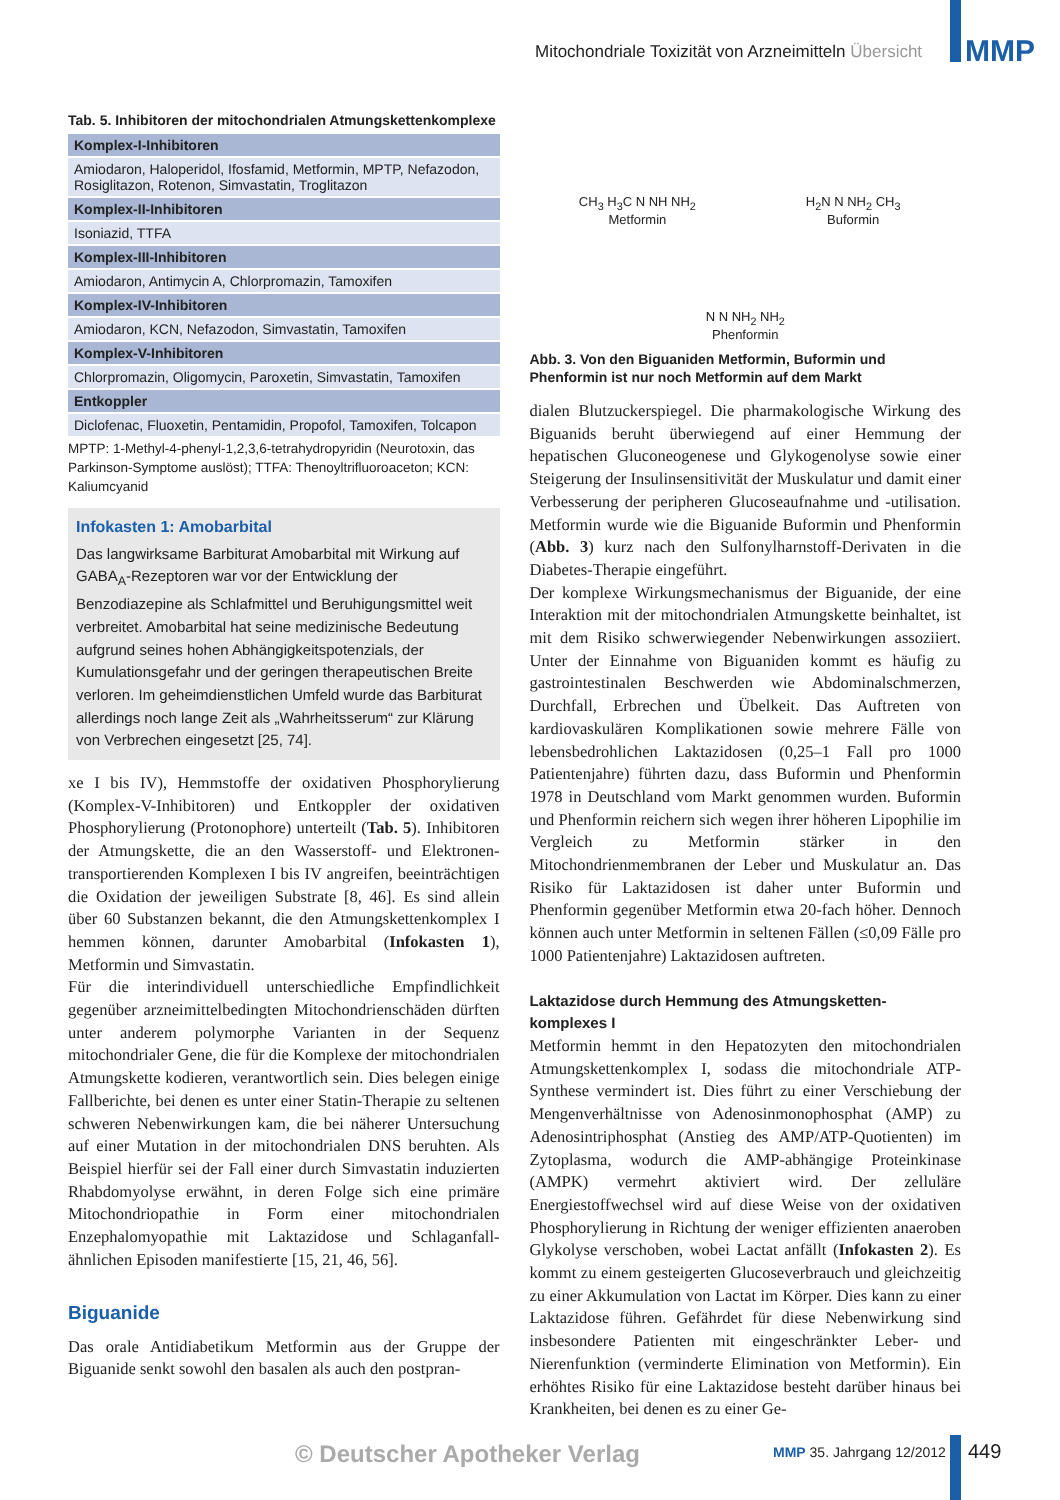Mitochondriale Toxizität von Arzneimitteln Übersicht
MMP
Tab. 5. Inhibitoren der mitochondrialen Atmungskettenkomplexe
| Komplex-I-Inhibitoren |
| --- |
| Amiodaron, Haloperidol, Ifosfamid, Metformin, MPTP, Nefazodon, Rosiglitazon, Rotenon, Simvastatin, Troglitazon |
| Komplex-II-Inhibitoren |
| Isoniazid, TTFA |
| Komplex-III-Inhibitoren |
| Amiodaron, Antimycin A, Chlorpromazin, Tamoxifen |
| Komplex-IV-Inhibitoren |
| Amiodaron, KCN, Nefazodon, Simvastatin, Tamoxifen |
| Komplex-V-Inhibitoren |
| Chlorpromazin, Oligomycin, Paroxetin, Simvastatin, Tamoxifen |
| Entkoppler |
| Diclofenac, Fluoxetin, Pentamidin, Propofol, Tamoxifen, Tolcapon |
MPTP: 1-Methyl-4-phenyl-1,2,3,6-tetrahydropyridin (Neurotoxin, das Parkinson-Symptome auslöst); TTFA: Thenoyltrifluoroaceton; KCN: Kaliumcyanid
Infokasten 1: Amobarbital
Das langwirksame Barbiturat Amobarbital mit Wirkung auf GABA<sub>A</sub>-Rezeptoren war vor der Entwicklung der Benzodiazepine als Schlafmittel und Beruhigungsmittel weit verbreitet. Amobarbital hat seine medizinische Bedeutung aufgrund seines hohen Abhängigkeitspotenzials, der Kumulationsgefahr und der geringen therapeutischen Breite verloren. Im geheimdienstlichen Umfeld wurde das Barbiturat allerdings noch lange Zeit als „Wahrheitsserum“ zur Klärung von Verbrechen eingesetzt [25, 74].
xe I bis IV), Hemmstoffe der oxidativen Phosphorylierung (Komplex-V-Inhibitoren) und Entkoppler der oxidativen Phosphorylierung (Protonophore) unterteilt (Tab. 5). Inhibitoren der Atmungskette, die an den Wasserstoff- und Elektronen-transportierenden Komplexen I bis IV angreifen, beeinträchtigen die Oxidation der jeweiligen Substrate [8, 46]. Es sind allein über 60 Substanzen bekannt, die den Atmungskettenkomplex I hemmen können, darunter Amobarbital (Infokasten 1), Metformin und Simvastatin.
Für die interindividuell unterschiedliche Empfindlichkeit gegenüber arzneimittelbedingten Mitochondrienschäden dürften unter anderem polymorphe Varianten in der Sequenz mitochondrialer Gene, die für die Komplexe der mitochondrialen Atmungskette kodieren, verantwortlich sein. Dies belegen einige Fallberichte, bei denen es unter einer Statin-Therapie zu seltenen schweren Nebenwirkungen kam, die bei näherer Untersuchung auf einer Mutation in der mitochondrialen DNS beruhten. Als Beispiel hierfür sei der Fall einer durch Simvastatin induzierten Rhabdomyolyse erwähnt, in deren Folge sich eine primäre Mitochondriopathie in Form einer mitochondrialen Enzephalomyopathie mit Laktazidose und Schlaganfall-ähnlichen Episoden manifestierte [15, 21, 46, 56].
Biguanide
Das orale Antidiabetikum Metformin aus der Gruppe der Biguanide senkt sowohl den basalen als auch den postpran-
CH<sub>3</sub> H<sub>3</sub>C N NH NH<sub>2</sub>
Metformin
H<sub>2</sub>N N NH<sub>2</sub> CH<sub>3</sub>
Buformin
N N NH<sub>2</sub> NH<sub>2</sub>
Phenformin
Abb. 3. Von den Biguaniden Metformin, Buformin und Phenformin ist nur noch Metformin auf dem Markt
dialen Blutzuckerspiegel. Die pharmakologische Wirkung des Biguanids beruht überwiegend auf einer Hemmung der hepatischen Gluconeogenese und Glykogenolyse sowie einer Steigerung der Insulinsensitivität der Muskulatur und damit einer Verbesserung der peripheren Glucoseaufnahme und -utilisation. Metformin wurde wie die Biguanide Buformin und Phenformin (Abb. 3) kurz nach den Sulfonylharnstoff-Derivaten in die Diabetes-Therapie eingeführt.
Der komplexe Wirkungsmechanismus der Biguanide, der eine Interaktion mit der mitochondrialen Atmungskette beinhaltet, ist mit dem Risiko schwerwiegender Nebenwirkungen assoziiert. Unter der Einnahme von Biguaniden kommt es häufig zu gastrointestinalen Beschwerden wie Abdominalschmerzen, Durchfall, Erbrechen und Übelkeit. Das Auftreten von kardiovaskulären Komplikationen sowie mehrere Fälle von lebensbedrohlichen Laktazidosen (0,25–1 Fall pro 1000 Patientenjahre) führten dazu, dass Buformin und Phenformin 1978 in Deutschland vom Markt genommen wurden. Buformin und Phenformin reichern sich wegen ihrer höheren Lipophilie im Vergleich zu Metformin stärker in den Mitochondrienmembranen der Leber und Muskulatur an. Das Risiko für Laktazidosen ist daher unter Buformin und Phenformin gegenüber Metformin etwa 20-fach höher. Dennoch können auch unter Metformin in seltenen Fällen (≤0,09 Fälle pro 1000 Patientenjahre) Laktazidosen auftreten.
Laktazidose durch Hemmung des Atmungsketten-komplexes I
Metformin hemmt in den Hepatozyten den mitochondrialen Atmungskettenkomplex I, sodass die mitochondriale ATP-Synthese vermindert ist. Dies führt zu einer Verschiebung der Mengenverhältnisse von Adenosinmonophosphat (AMP) zu Adenosintriphosphat (Anstieg des AMP/ATP-Quotienten) im Zytoplasma, wodurch die AMP-abhängige Proteinkinase (AMPK) vermehrt aktiviert wird. Der zelluläre Energiestoffwechsel wird auf diese Weise von der oxidativen Phosphorylierung in Richtung der weniger effizienten anaeroben Glykolyse verschoben, wobei Lactat anfällt (Infokasten 2). Es kommt zu einem gesteigerten Glucoseverbrauch und gleichzeitig zu einer Akkumulation von Lactat im Körper. Dies kann zu einer Laktazidose führen. Gefährdet für diese Nebenwirkung sind insbesondere Patienten mit eingeschränkter Leber- und Nierenfunktion (verminderte Elimination von Metformin). Ein erhöhtes Risiko für eine Laktazidose besteht darüber hinaus bei Krankheiten, bei denen es zu einer Ge-
© Deutscher Apotheker Verlag MMP 35. Jahrgang 12/2012 449